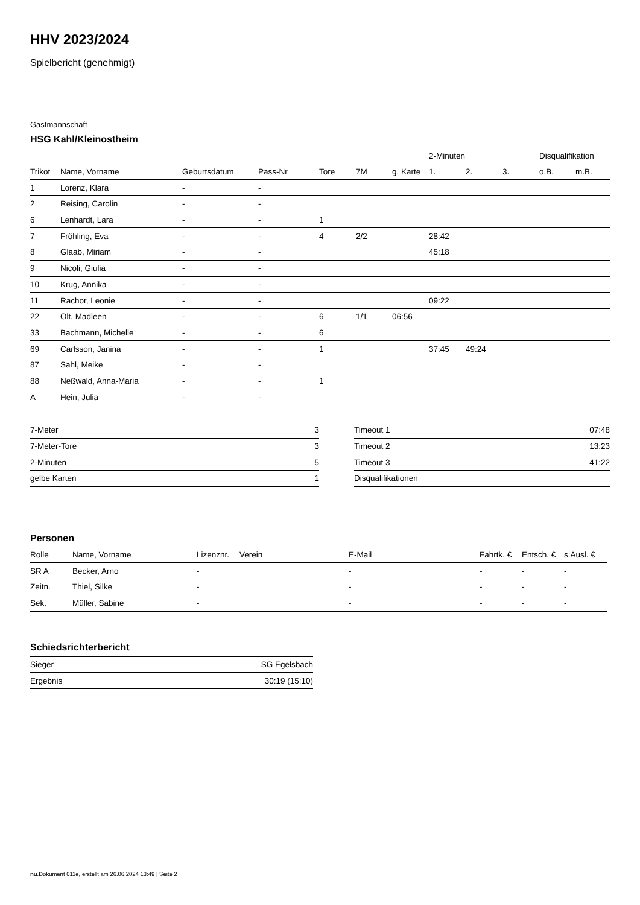HHV 2023/2024
Spielbericht (genehmigt)
Gastmannschaft
HSG Kahl/Kleinostheim
| | | | | | | | 2-Minuten | | | Disqualifikation | |
| --- | --- | --- | --- | --- | --- | --- | --- | --- | --- | --- | --- |
| Trikot | Name, Vorname | Geburtsdatum | Pass-Nr | Tore | 7M | g. Karte | 1. | 2. | 3. | o.B. | m.B. |
| 1 | Lorenz, Klara | - | - | | | | | | | | |
| 2 | Reising, Carolin | - | - | | | | | | | | |
| 6 | Lenhardt, Lara | - | - | 1 | | | | | | | |
| 7 | Fröhling, Eva | - | - | 4 | 2/2 | | 28:42 | | | | |
| 8 | Glaab, Miriam | - | - | | | | 45:18 | | | | |
| 9 | Nicoli, Giulia | - | - | | | | | | | | |
| 10 | Krug, Annika | - | - | | | | | | | | |
| 11 | Rachor, Leonie | - | - | | | | 09:22 | | | | |
| 22 | Olt, Madleen | - | - | 6 | 1/1 | 06:56 | | | | | |
| 33 | Bachmann, Michelle | - | - | 6 | | | | | | | |
| 69 | Carlsson, Janina | - | - | 1 | | | 37:45 | 49:24 | | | |
| 87 | Sahl, Meike | - | - | | | | | | | | |
| 88 | Neßwald, Anna-Maria | - | - | 1 | | | | | | | |
| A | Hein, Julia | - | - | | | | | | | | |
| 7-Meter | 3 |
| 7-Meter-Tore | 3 |
| 2-Minuten | 5 |
| gelbe Karten | 1 |
| Timeout 1 | 07:48 |
| Timeout 2 | 13:23 |
| Timeout 3 | 41:22 |
| Disqualifikationen | |
Personen
| Rolle | Name, Vorname | Lizenznr. | Verein | E-Mail | Fahrtk. € | Entsch. € | s.Ausl. € |
| --- | --- | --- | --- | --- | --- | --- | --- |
| SR A | Becker, Arno | - | | - | - | - | - |
| Zeitn. | Thiel, Silke | - | | - | - | - | - |
| Sek. | Müller, Sabine | - | | - | - | - | - |
Schiedsrichterbericht
| Sieger | SG Egelsbach |
| Ergebnis | 30:19 (15:10) |
nu.Dokument 011e, erstellt am 26.06.2024 13:49 | Seite 2